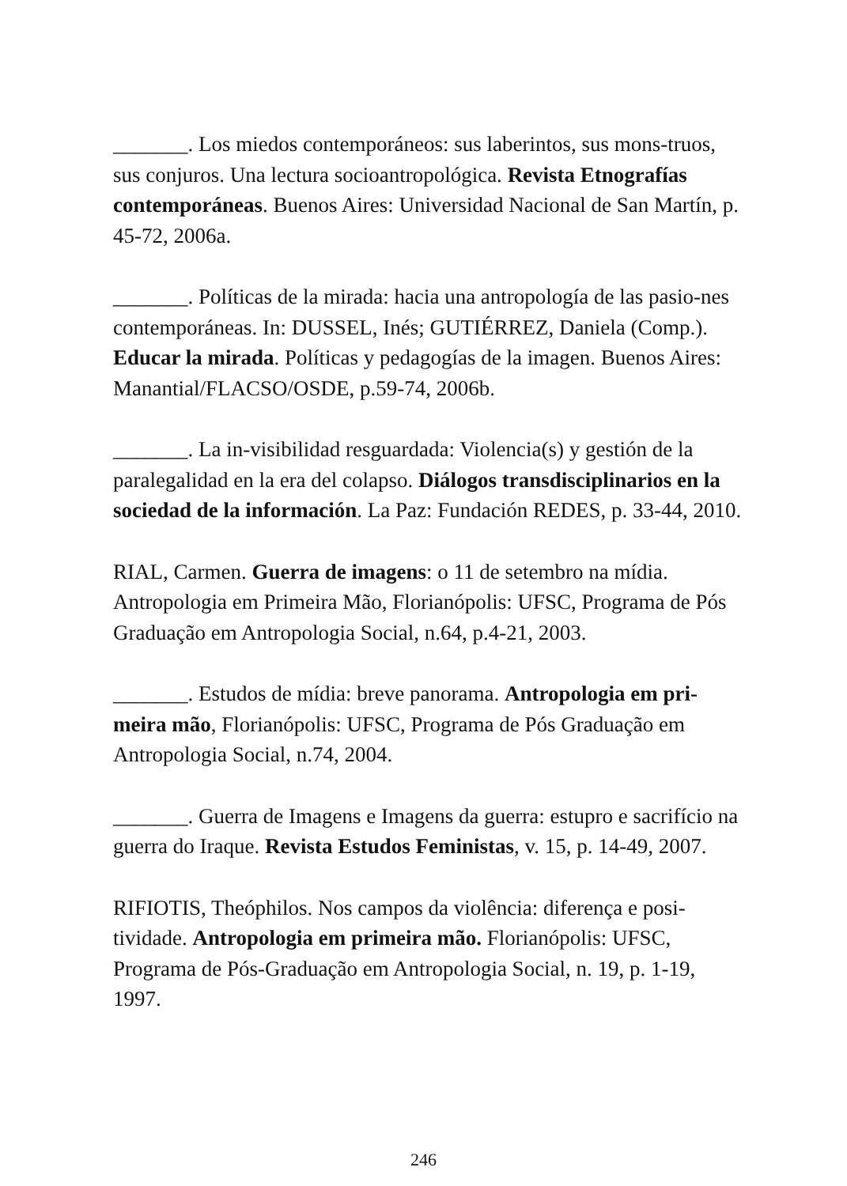_______. Los miedos contemporáneos: sus laberintos, sus mons-truos, sus conjuros. Una lectura socioantropológica. Revista Etnografías contemporáneas. Buenos Aires: Universidad Nacional de San Martín, p. 45-72, 2006a.
_______. Políticas de la mirada: hacia una antropología de las pasio-nes contemporáneas. In: DUSSEL, Inés; GUTIÉRREZ, Daniela (Comp.). Educar la mirada. Políticas y pedagogías de la imagen. Buenos Aires: Manantial/FLACSO/OSDE, p.59-74, 2006b.
_______. La in-visibilidad resguardada: Violencia(s) y gestión de la paralegalidad en la era del colapso. Diálogos transdisciplinarios en la sociedad de la información. La Paz: Fundación REDES, p. 33-44, 2010.
RIAL, Carmen. Guerra de imagens: o 11 de setembro na mídia. Antropologia em Primeira Mão, Florianópolis: UFSC, Programa de Pós Graduação em Antropologia Social, n.64, p.4-21, 2003.
_______. Estudos de mídia: breve panorama. Antropologia em pri-meira mão, Florianópolis: UFSC, Programa de Pós Graduação em Antropologia Social, n.74, 2004.
_______. Guerra de Imagens e Imagens da guerra: estupro e sacrifício na guerra do Iraque. Revista Estudos Feministas, v. 15, p. 14-49, 2007.
RIFIOTIS, Theóphilos. Nos campos da violência: diferença e posi-tividade. Antropologia em primeira mão. Florianópolis: UFSC, Programa de Pós-Graduação em Antropologia Social, n. 19, p. 1-19, 1997.
246